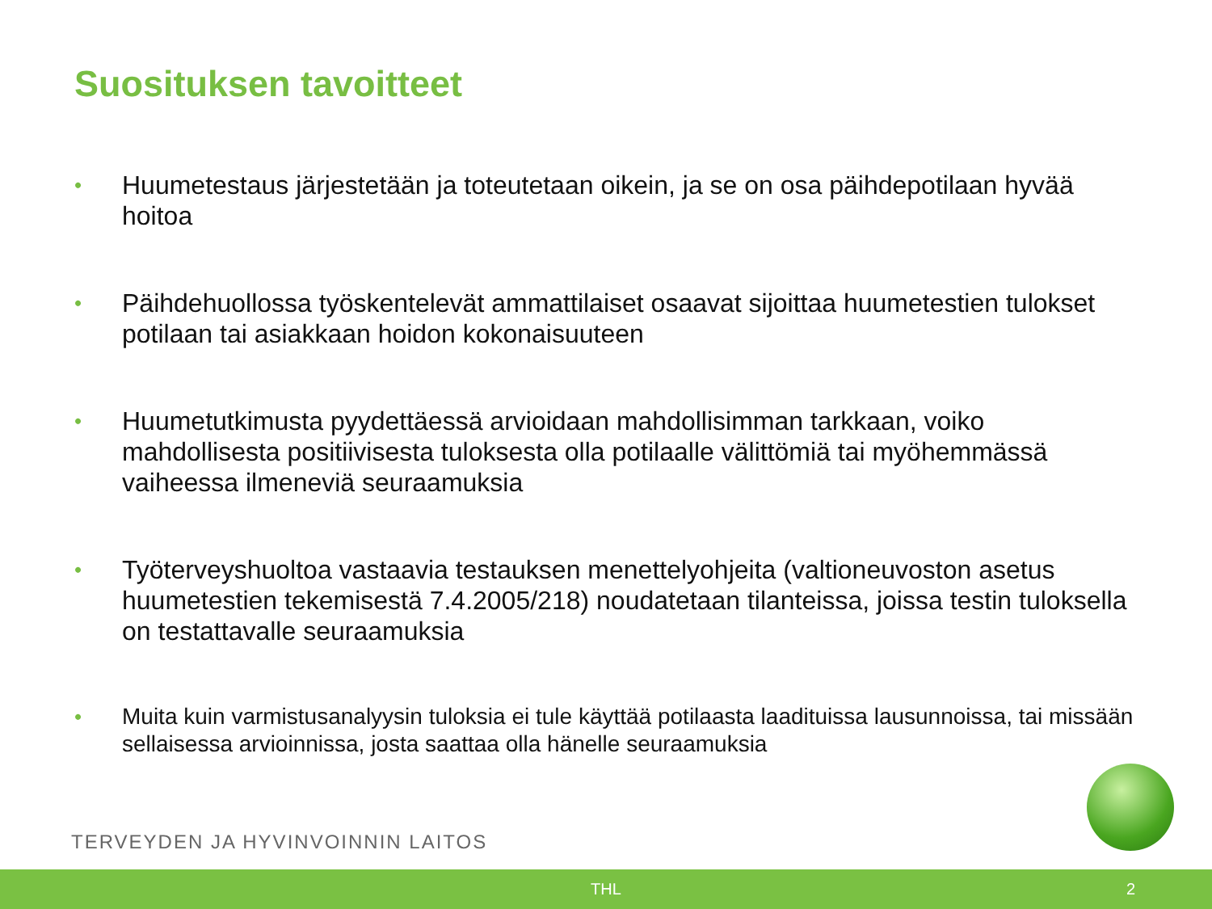Suosituksen tavoitteet
• Huumetestaus järjestetään ja toteutetaan oikein, ja se on osa päihdepotilaan hyvää hoitoa
• Päihdehuollossa työskentelevät ammattilaiset osaavat sijoittaa huumetestien tulokset potilaan tai asiakkaan hoidon kokonaisuuteen
• Huumetutkimusta pyydettäessä arvioidaan mahdollisimman tarkkaan, voiko mahdollisesta positiivisesta tuloksesta olla potilaalle välittömiä tai myöhemmässä vaiheessa ilmeneviä seuraamuksia
• Työterveyshuoltoa vastaavia testauksen menettelyohjeita (valtioneuvoston asetus huumetestien tekemisestä 7.4.2005/218) noudatetaan tilanteissa, joissa testin tuloksella on testattavalle seuraamuksia
• Muita kuin varmistusanalyysin tuloksia ei tule käyttää potilaasta laadituissa lausunnoissa, tai missään sellaisessa arvioinnissa, josta saattaa olla hänelle seuraamuksia
TERVEYDEN JA HYVINVOINNIN LAITOS
THL 2